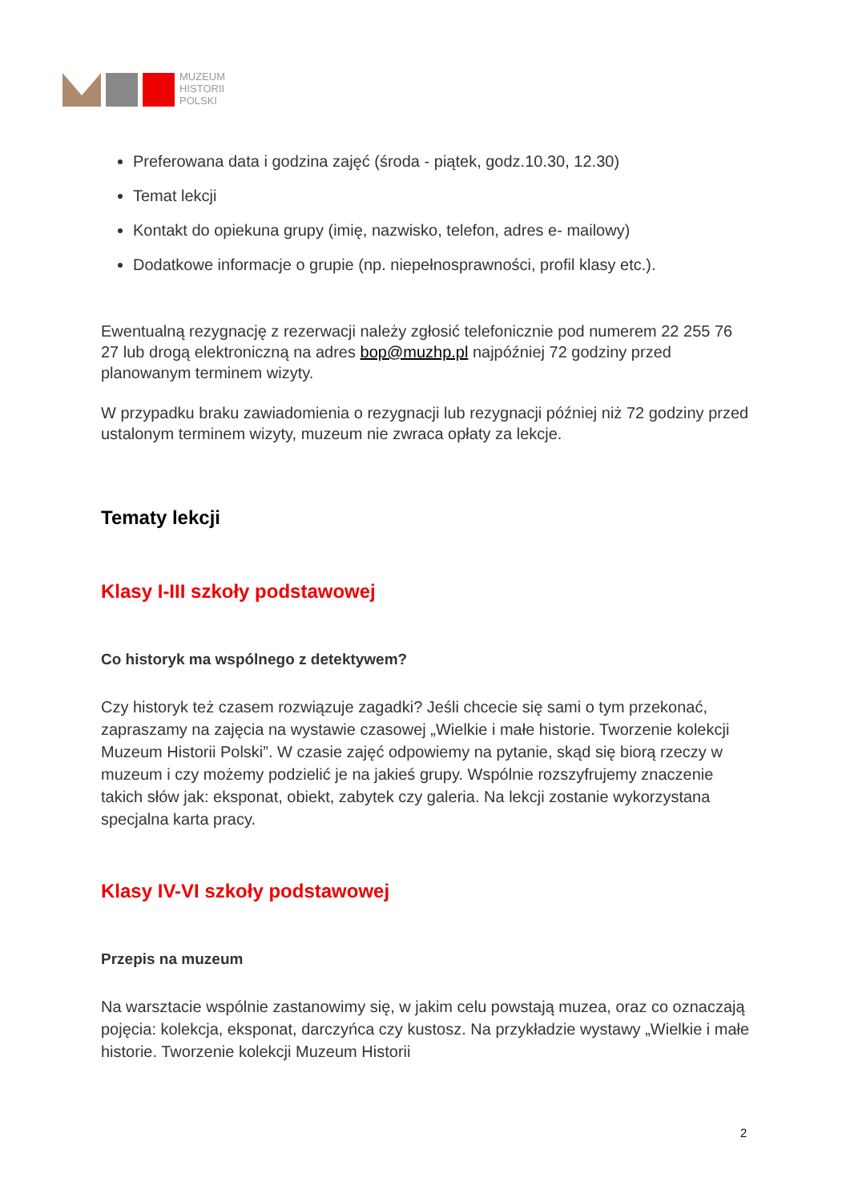MUZEUM
HISTORII
POLSKI
Preferowana data i godzina zajęć (środa - piątek, godz.10.30, 12.30)
Temat lekcji
Kontakt do opiekuna grupy (imię, nazwisko, telefon, adres e- mailowy)
Dodatkowe informacje o grupie (np. niepełnosprawności, profil klasy etc.).
Ewentualną rezygnację z rezerwacji należy zgłosić telefonicznie pod numerem 22 255 76 27 lub drogą elektroniczną na adres bop@muzhp.pl najpóźniej 72 godziny przed planowanym terminem wizyty.
W przypadku braku zawiadomienia o rezygnacji lub rezygnacji później niż 72 godziny przed ustalonym terminem wizyty, muzeum nie zwraca opłaty za lekcje.
Tematy lekcji
Klasy I-III szkoły podstawowej
Co historyk ma wspólnego z detektywem?
Czy historyk też czasem rozwiązuje zagadki? Jeśli chcecie się sami o tym przekonać, zapraszamy na zajęcia na wystawie czasowej „Wielkie i małe historie. Tworzenie kolekcji Muzeum Historii Polski”. W czasie zajęć odpowiemy na pytanie, skąd się biorą rzeczy w muzeum i czy możemy podzielić je na jakieś grupy. Wspólnie rozszyfrujemy znaczenie takich słów jak: eksponat, obiekt, zabytek czy galeria. Na lekcji zostanie wykorzystana specjalna karta pracy.
Klasy IV-VI szkoły podstawowej
Przepis na muzeum
Na warsztacie wspólnie zastanowimy się, w jakim celu powstają muzea, oraz co oznaczają pojęcia: kolekcja, eksponat, darczyńca czy kustosz. Na przykładzie wystawy „Wielkie i małe historie. Tworzenie kolekcji Muzeum Historii
2